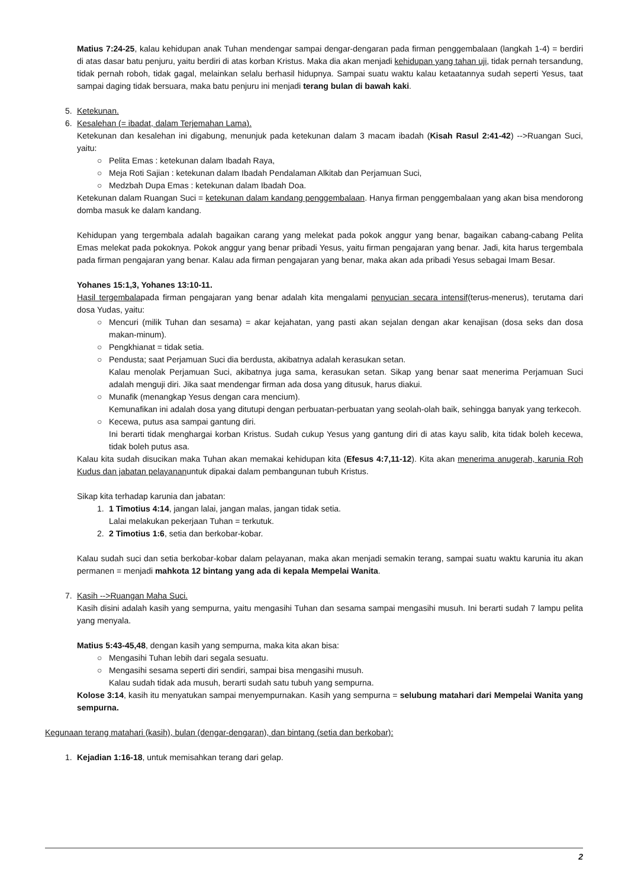Matius 7:24-25, kalau kehidupan anak Tuhan mendengar sampai dengar-dengaran pada firman penggembalaan (langkah 1-4) = berdiri di atas dasar batu penjuru, yaitu berdiri di atas korban Kristus. Maka dia akan menjadi kehidupan yang tahan uji, tidak pernah tersandung, tidak pernah roboh, tidak gagal, melainkan selalu berhasil hidupnya. Sampai suatu waktu kalau ketaatannya sudah seperti Yesus, taat sampai daging tidak bersuara, maka batu penjuru ini menjadi terang bulan di bawah kaki.
5. Ketekunan.
6. Kesalehan (= ibadat, dalam Terjemahan Lama).
Ketekunan dan kesalehan ini digabung, menunjuk pada ketekunan dalam 3 macam ibadah (Kisah Rasul 2:41-42) -->Ruangan Suci, yaitu:
○ Pelita Emas : ketekunan dalam Ibadah Raya,
○ Meja Roti Sajian : ketekunan dalam Ibadah Pendalaman Alkitab dan Perjamuan Suci,
○ Medzbah Dupa Emas : ketekunan dalam Ibadah Doa.
Ketekunan dalam Ruangan Suci = ketekunan dalam kandang penggembalaan. Hanya firman penggembalaan yang akan bisa mendorong domba masuk ke dalam kandang.
Kehidupan yang tergembala adalah bagaikan carang yang melekat pada pokok anggur yang benar, bagaikan cabang-cabang Pelita Emas melekat pada pokoknya. Pokok anggur yang benar pribadi Yesus, yaitu firman pengajaran yang benar. Jadi, kita harus tergembala pada firman pengajaran yang benar. Kalau ada firman pengajaran yang benar, maka akan ada pribadi Yesus sebagai Imam Besar.
Yohanes 15:1,3, Yohanes 13:10-11.
Hasil tergembalapada firman pengajaran yang benar adalah kita mengalami penyucian secara intensif(terus-menerus), terutama dari dosa Yudas, yaitu:
○ Mencuri (milik Tuhan dan sesama) = akar kejahatan, yang pasti akan sejalan dengan akar kenajisan (dosa seks dan dosa makan-minum).
○ Pengkhianat = tidak setia.
○ Pendusta; saat Perjamuan Suci dia berdusta, akibatnya adalah kerasukan setan.
Kalau menolak Perjamuan Suci, akibatnya juga sama, kerasukan setan. Sikap yang benar saat menerima Perjamuan Suci adalah menguji diri. Jika saat mendengar firman ada dosa yang ditusuk, harus diakui.
○ Munafik (menangkap Yesus dengan cara mencium).
Kemunafikan ini adalah dosa yang ditutupi dengan perbuatan-perbuatan yang seolah-olah baik, sehingga banyak yang terkecoh.
○ Kecewa, putus asa sampai gantung diri.
Ini berarti tidak menghargai korban Kristus. Sudah cukup Yesus yang gantung diri di atas kayu salib, kita tidak boleh kecewa, tidak boleh putus asa.
Kalau kita sudah disucikan maka Tuhan akan memakai kehidupan kita (Efesus 4:7,11-12). Kita akan menerima anugerah, karunia Roh Kudus dan jabatan pelayananuntuk dipakai dalam pembangunan tubuh Kristus.
Sikap kita terhadap karunia dan jabatan:
1. 1 Timotius 4:14, jangan lalai, jangan malas, jangan tidak setia.
Lalai melakukan pekerjaan Tuhan = terkutuk.
2. 2 Timotius 1:6, setia dan berkobar-kobar.
Kalau sudah suci dan setia berkobar-kobar dalam pelayanan, maka akan menjadi semakin terang, sampai suatu waktu karunia itu akan permanen = menjadi mahkota 12 bintang yang ada di kepala Mempelai Wanita.
7. Kasih -->Ruangan Maha Suci.
Kasih disini adalah kasih yang sempurna, yaitu mengasihi Tuhan dan sesama sampai mengasihi musuh. Ini berarti sudah 7 lampu pelita yang menyala.
Matius 5:43-45,48, dengan kasih yang sempurna, maka kita akan bisa:
○ Mengasihi Tuhan lebih dari segala sesuatu.
○ Mengasihi sesama seperti diri sendiri, sampai bisa mengasihi musuh.
Kalau sudah tidak ada musuh, berarti sudah satu tubuh yang sempurna.
Kolose 3:14, kasih itu menyatukan sampai menyempurnakan. Kasih yang sempurna = selubung matahari dari Mempelai Wanita yang sempurna.
Kegunaan terang matahari (kasih), bulan (dengar-dengaran), dan bintang (setia dan berkobar):
1. Kejadian 1:16-18, untuk memisahkan terang dari gelap.
2